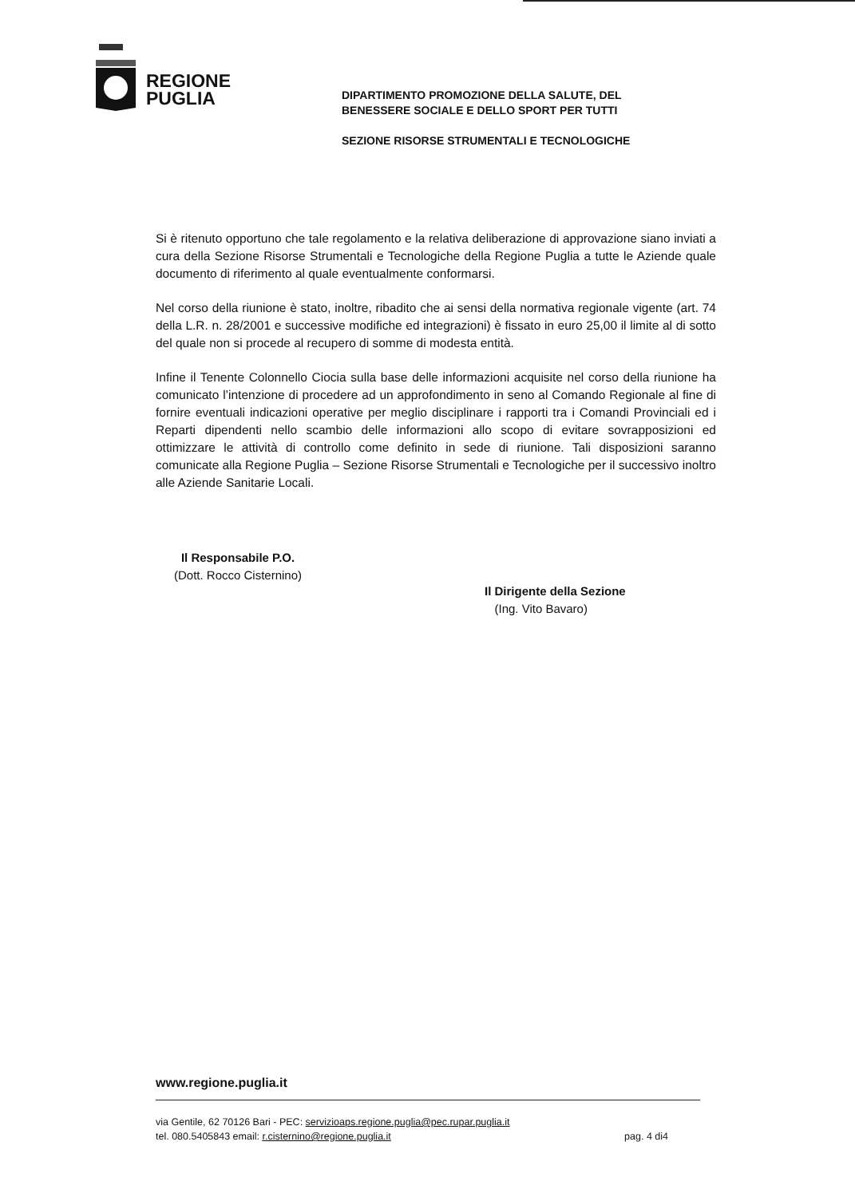REGIONE
PUGLIA
DIPARTIMENTO PROMOZIONE DELLA SALUTE, DEL
BENESSERE SOCIALE E DELLO SPORT PER TUTTI
SEZIONE RISORSE STRUMENTALI E TECNOLOGICHE
Si è ritenuto opportuno che tale regolamento e la relativa deliberazione di approvazione siano inviati a cura della Sezione Risorse Strumentali e Tecnologiche della Regione Puglia a tutte le Aziende quale documento di riferimento al quale eventualmente conformarsi.
Nel corso della riunione è stato, inoltre, ribadito che ai sensi della normativa regionale vigente (art. 74 della L.R. n. 28/2001 e successive modifiche ed integrazioni) è fissato in euro 25,00 il limite al di sotto del quale non si procede al recupero di somme di modesta entità.
Infine il Tenente Colonnello Ciocia sulla base delle informazioni acquisite nel corso della riunione ha comunicato l’intenzione di procedere ad un approfondimento in seno al Comando Regionale al fine di fornire eventuali indicazioni operative per meglio disciplinare i rapporti tra i Comandi Provinciali ed i Reparti dipendenti nello scambio delle informazioni allo scopo di evitare sovrapposizioni ed ottimizzare le attività di controllo come definito in sede di riunione. Tali disposizioni saranno comunicate alla Regione Puglia – Sezione Risorse Strumentali e Tecnologiche per il successivo inoltro alle Aziende Sanitarie Locali.
Il Responsabile P.O.
(Dott. Rocco Cisternino)
Il Dirigente della Sezione
(Ing. Vito Bavaro)
www.regione.puglia.it
via Gentile, 62 70126 Bari - PEC: servizioaps.regione.puglia@pec.rupar.puglia.it
tel. 080.5405843 email: r.cisternino@regione.puglia.it pag. 4 di4